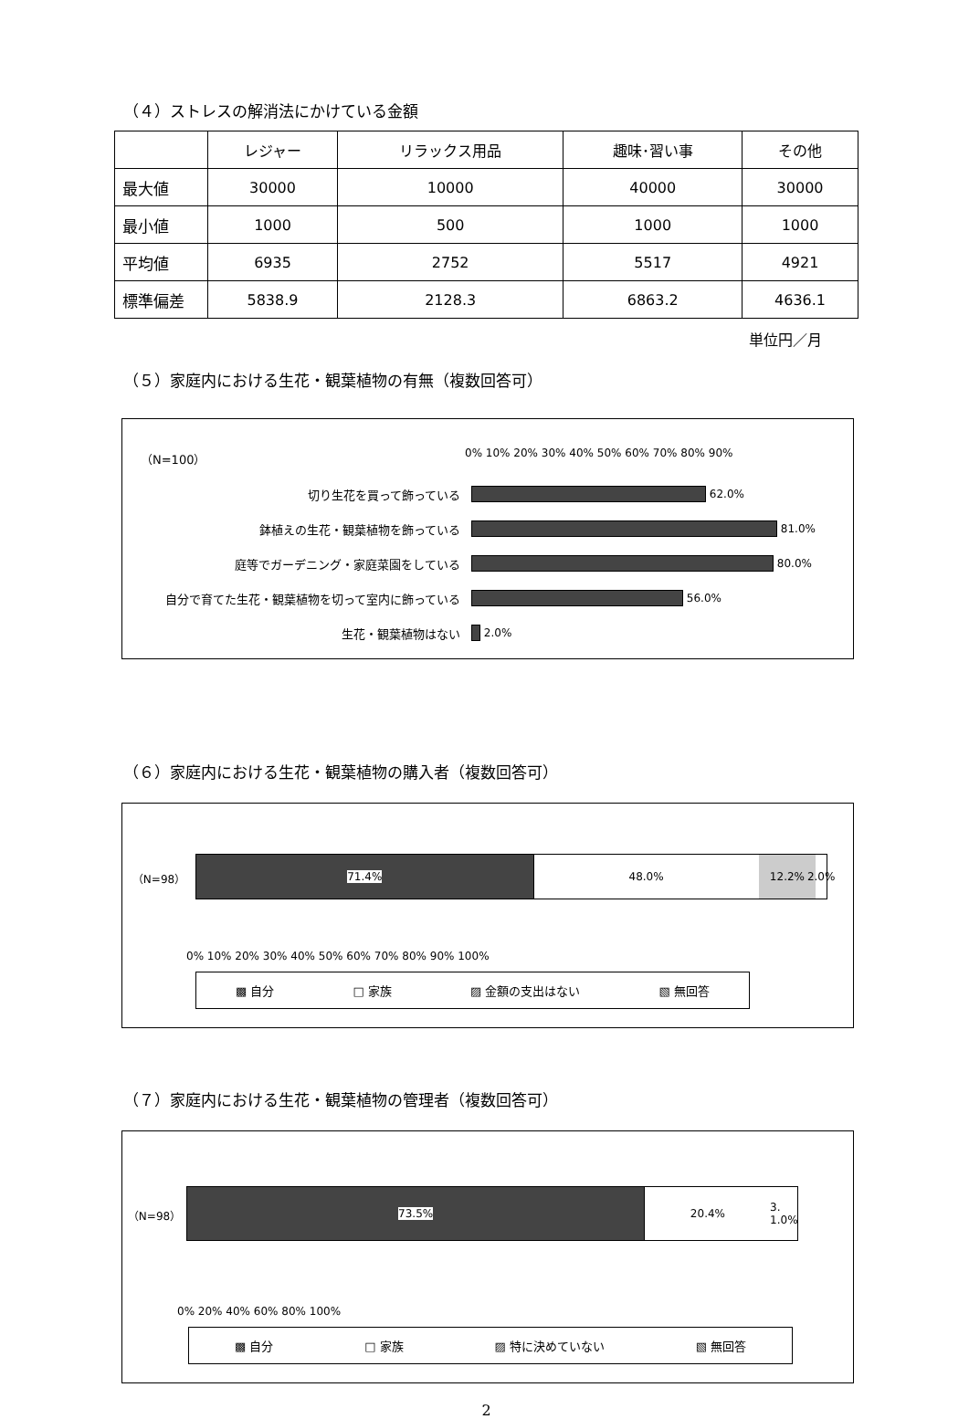（４）ストレスの解消法にかけている金額
| | レジャー | リラックス用品 | 趣味･習い事 | その他 |
| 最大値 | 30000 | 10000 | 40000 | 30000 |
| 最小値 | 1000 | 500 | 1000 | 1000 |
| 平均値 | 6935 | 2752 | 5517 | 4921 |
| 標準偏差 | 5838.9 | 2128.3 | 6863.2 | 4636.1 |
単位円／月
（５）家庭内における生花・観葉植物の有無（複数回答可）
（N=100） 0% 10% 20% 30% 40% 50% 60% 70% 80% 90%
切り生花を買って飾っている
62.0%
鉢植えの生花・観葉植物を飾っている
81.0%
庭等でガーデニング・家庭菜園をしている
80.0%
自分で育てた生花・観葉植物を切って室内に飾っている
56.0%
生花・観葉植物はない
2.0%
（６）家庭内における生花・観葉植物の購入者（複数回答可）
（N=98）
71.4% 48.0% 12.2% 2.0%
0% 10% 20% 30% 40% 50% 60% 70% 80% 90% 100%
▩ 自分 □ 家族 ▨ 金額の支出はない ▧ 無回答
（７）家庭内における生花・観葉植物の管理者（複数回答可）
（N=98）
73.5% 20.4% 3. 1.0%
0% 20% 40% 60% 80% 100%
▩ 自分 □ 家族 ▨ 特に決めていない ▧ 無回答
2